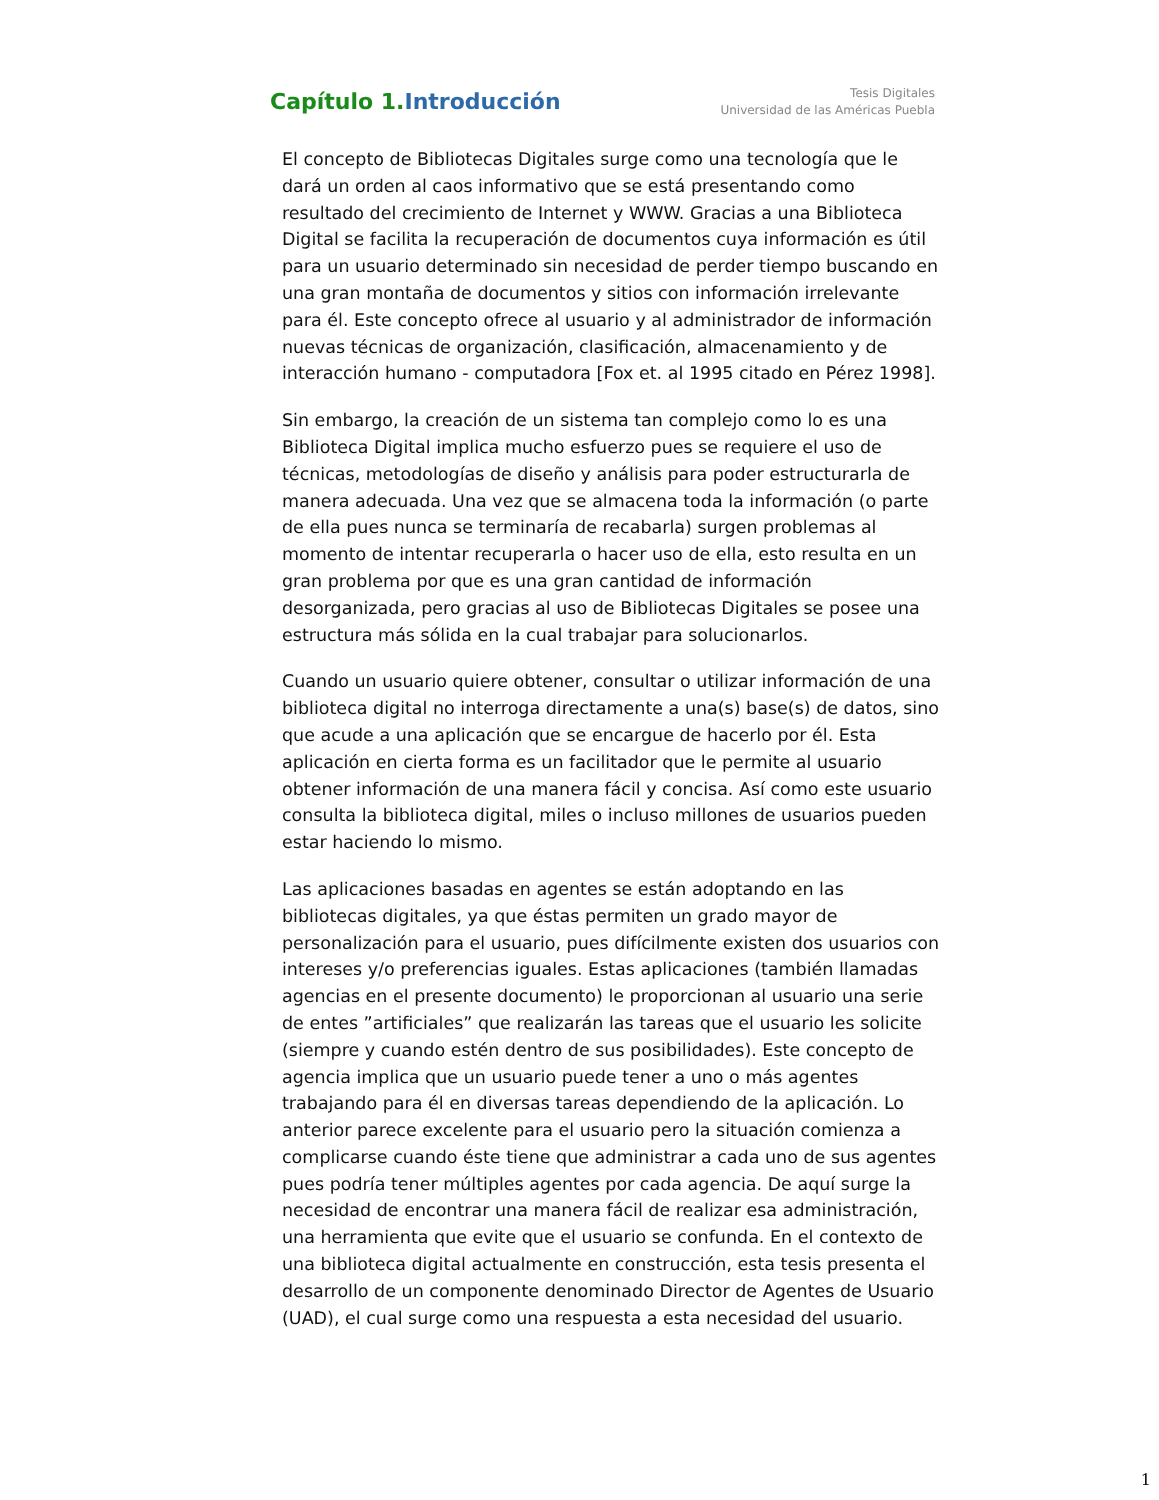Capítulo 1.Introducción
Tesis Digitales
Universidad de las Américas Puebla
El concepto de Bibliotecas Digitales surge como una tecnología que le dará un orden al caos informativo que se está presentando como resultado del crecimiento de Internet y WWW. Gracias a una Biblioteca Digital se facilita la recuperación de documentos cuya información es útil para un usuario determinado sin necesidad de perder tiempo buscando en una gran montaña de documentos y sitios con información irrelevante para él. Este concepto ofrece al usuario y al administrador de información nuevas técnicas de organización, clasificación, almacenamiento y de interacción humano - computadora [Fox et. al 1995 citado en Pérez 1998].
Sin embargo, la creación de un sistema tan complejo como lo es una Biblioteca Digital implica mucho esfuerzo pues se requiere el uso de técnicas, metodologías de diseño y análisis para poder estructurarla de manera adecuada. Una vez que se almacena toda la información (o parte de ella pues nunca se terminaría de recabarla) surgen problemas al momento de intentar recuperarla o hacer uso de ella, esto resulta en un gran problema por que es una gran cantidad de información desorganizada, pero gracias al uso de Bibliotecas Digitales se posee una estructura más sólida en la cual trabajar para solucionarlos.
Cuando un usuario quiere obtener, consultar o utilizar información de una biblioteca digital no interroga directamente a una(s) base(s) de datos, sino que acude a una aplicación que se encargue de hacerlo por él. Esta aplicación en cierta forma es un facilitador que le permite al usuario obtener información de una manera fácil y concisa. Así como este usuario consulta la biblioteca digital, miles o incluso millones de usuarios pueden estar haciendo lo mismo.
Las aplicaciones basadas en agentes se están adoptando en las bibliotecas digitales, ya que éstas permiten un grado mayor de personalización para el usuario, pues difícilmente existen dos usuarios con intereses y/o preferencias iguales. Estas aplicaciones (también llamadas agencias en el presente documento) le proporcionan al usuario una serie de entes ”artificiales” que realizarán las tareas que el usuario les solicite (siempre y cuando estén dentro de sus posibilidades). Este concepto de agencia implica que un usuario puede tener a uno o más agentes trabajando para él en diversas tareas dependiendo de la aplicación. Lo anterior parece excelente para el usuario pero la situación comienza a complicarse cuando éste tiene que administrar a cada uno de sus agentes pues podría tener múltiples agentes por cada agencia. De aquí surge la necesidad de encontrar una manera fácil de realizar esa administración, una herramienta que evite que el usuario se confunda. En el contexto de una biblioteca digital actualmente en construcción, esta tesis presenta el desarrollo de un componente denominado Director de Agentes de Usuario (UAD), el cual surge como una respuesta a esta necesidad del usuario.
1